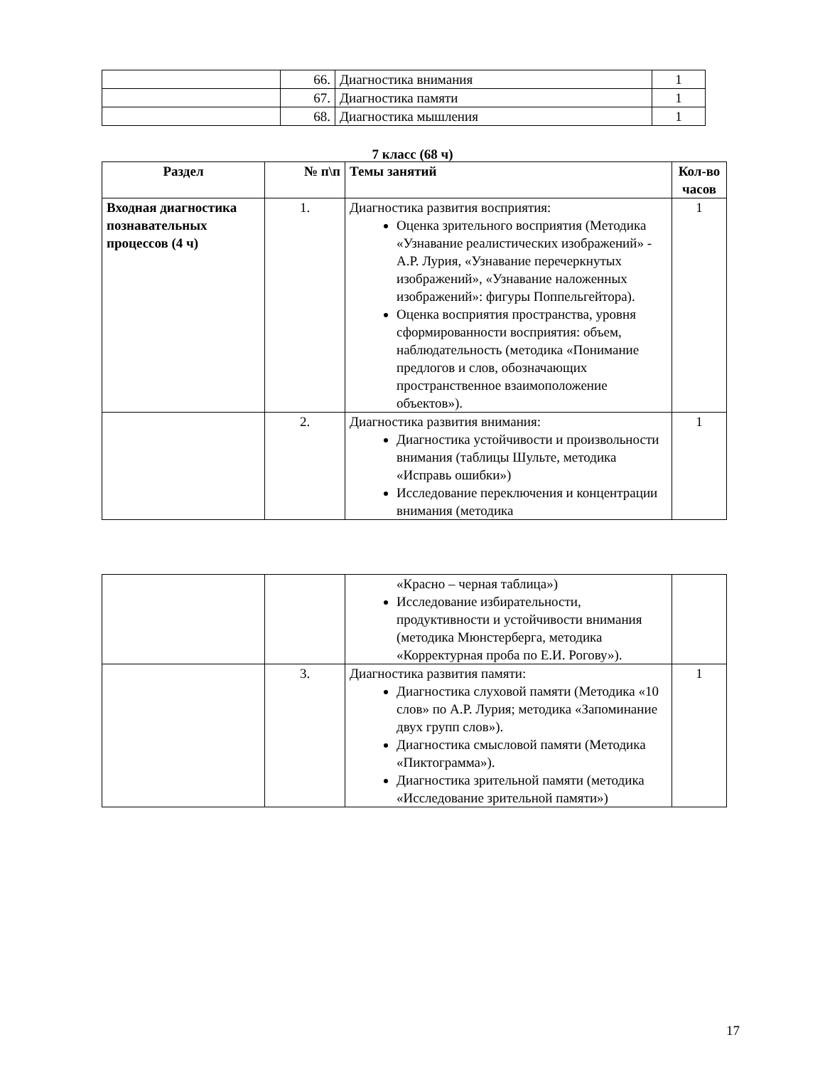| | 66. | Диагностика внимания | 1 |
| | 67. | Диагностика памяти | 1 |
| | 68. | Диагностика мышления | 1 |
7 класс (68 ч)
| Раздел | № п\п | Темы занятий | Кол-во часов |
| --- | --- | --- | --- |
| Входная диагностика познавательных процессов (4 ч) | 1. | Диагностика развития восприятия: Оценка зрительного восприятия (Методика «Узнавание реалистических изображений» - А.Р. Лурия, «Узнавание перечеркнутых изображений», «Узнавание наложенных изображений»: фигуры Поппельгейтора). Оценка восприятия пространства, уровня сформированности восприятия: объем, наблюдательность (методика «Понимание предлогов и слов, обозначающих пространственное взаимоположение объектов»). | 1 |
| | 2. | Диагностика развития внимания: Диагностика устойчивости и произвольности внимания (таблицы Шульте, методика «Исправь ошибки») Исследование переключения и концентрации внимания (методика | 1 |
| | | «Красно – черная таблица») Исследование избирательности, продуктивности и устойчивости внимания (методика Мюнстерберга, методика «Корректурная проба по Е.И. Рогову»). | |
| | 3. | Диагностика развития памяти: Диагностика слуховой памяти (Методика «10 слов» по А.Р. Лурия; методика «Запоминание двух групп слов»). Диагностика смысловой памяти (Методика «Пиктограмма»). Диагностика зрительной памяти (методика «Исследование зрительной памяти») | 1 |
17